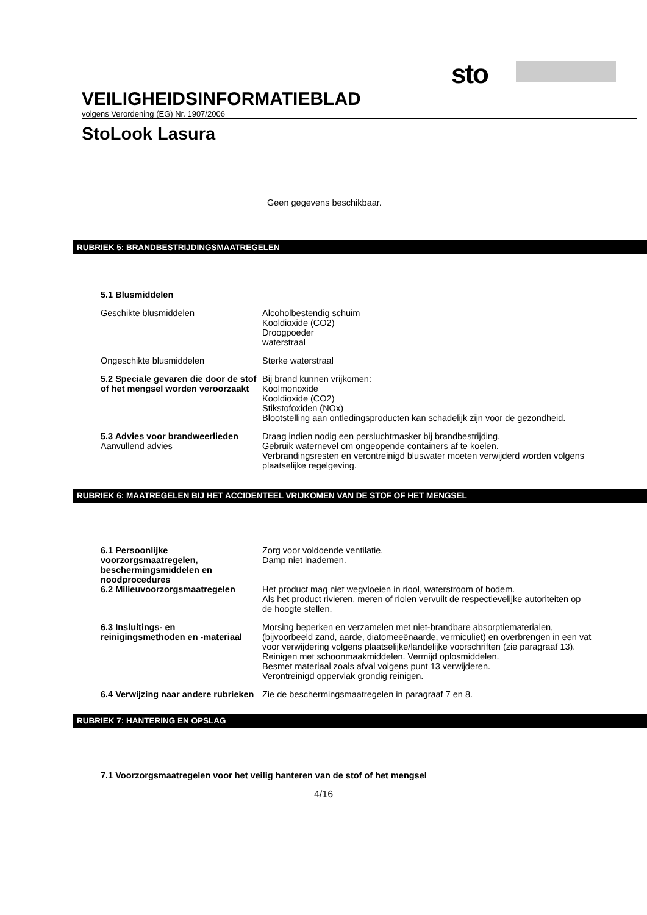sto
VEILIGHEIDSINFORMATIEBLAD
volgens Verordening (EG) Nr. 1907/2006
StoLook Lasura
Geen gegevens beschikbaar.
RUBRIEK 5: BRANDBESTRIJDINGSMAATREGELEN
5.1 Blusmiddelen
Geschikte blusmiddelen Alcoholbestendig schuim
Kooldioxide (CO2)
Droogpoeder
waterstraal
Ongeschikte blusmiddelen Sterke waterstraal
5.2 Speciale gevaren die door de stof of het mengsel worden veroorzaakt
Bij brand kunnen vrijkomen:
Koolmonoxide
Kooldioxide (CO2)
Stikstofoxiden (NOx)
Blootstelling aan ontledingsproducten kan schadelijk zijn voor de gezondheid.
5.3 Advies voor brandweerlieden
Draag indien nodig een persluchtmasker bij brandbestrijding.
Aanvullend advies Gebruik waternevel om ongeopende containers af te koelen.
Verbrandingsresten en verontreinigd bluswater moeten verwijderd worden volgens plaatselijke regelgeving.
RUBRIEK 6: MAATREGELEN BIJ HET ACCIDENTEEL VRIJKOMEN VAN DE STOF OF HET MENGSEL
6.1 Persoonlijke voorzorgsmaatregelen, beschermingsmiddelen en noodprocedures
Zorg voor voldoende ventilatie.
Damp niet inademen.
6.2 Milieuvoorzorgsmaatregelen Het product mag niet wegvloeien in riool, waterstroom of bodem.
Als het product rivieren, meren of riolen vervuilt de respectievelijke autoriteiten op de hoogte stellen.
6.3 Insluitings- en reinigingsmethoden en -materiaal
Morsing beperken en verzamelen met niet-brandbare absorptiematerialen, (bijvoorbeeld zand, aarde, diatomeeënaarde, vermiculiet) en overbrengen in een vat voor verwijdering volgens plaatselijke/landelijke voorschriften (zie paragraaf 13).
Reinigen met schoonmaakmiddelen. Vermijd oplosmiddelen.
Besmet materiaal zoals afval volgens punt 13 verwijderen.
Verontreinigd oppervlak grondig reinigen.
6.4 Verwijzing naar andere rubrieken
Zie de beschermingsmaatregelen in paragraaf 7 en 8.
RUBRIEK 7: HANTERING EN OPSLAG
7.1 Voorzorgsmaatregelen voor het veilig hanteren van de stof of het mengsel
4/16